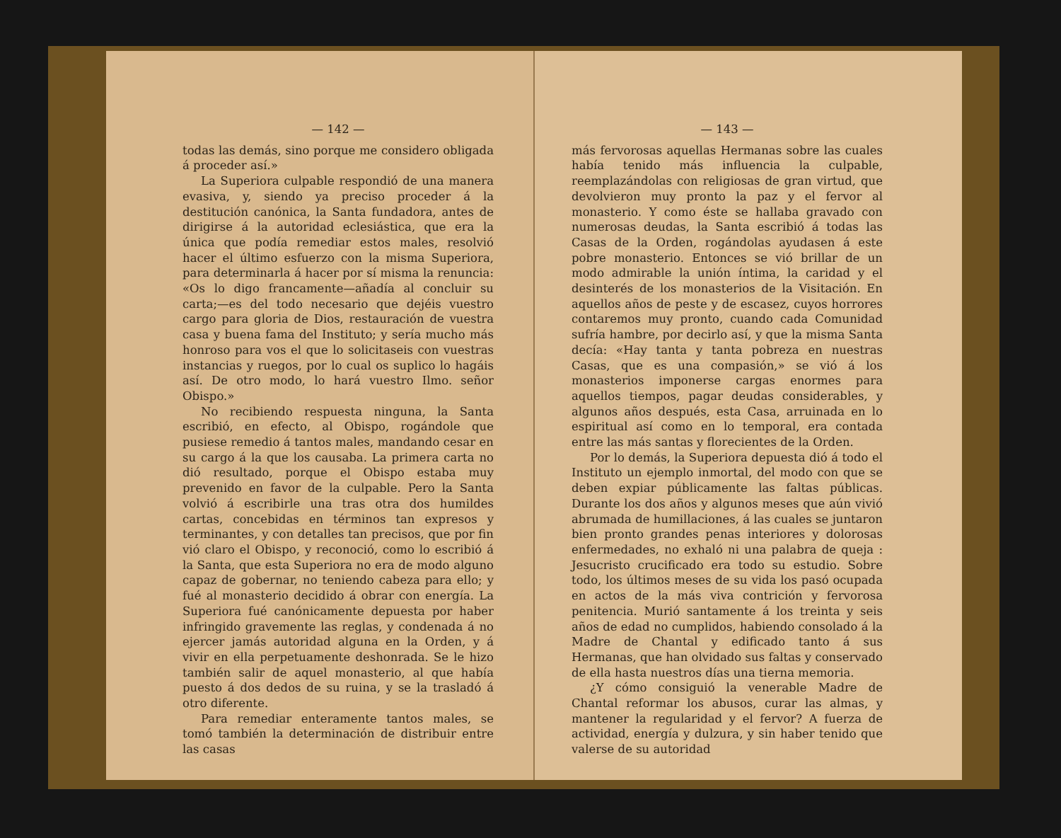— 142 —
todas las demás, sino porque me considero obligada á proceder así.»
La Superiora culpable respondió de una manera evasiva, y, siendo ya preciso proceder á la destitución canónica, la Santa fundadora, antes de dirigirse á la autoridad eclesiástica, que era la única que podía remediar estos males, resolvió hacer el último esfuerzo con la misma Superiora, para determinarla á hacer por sí misma la renuncia: «Os lo digo francamente—añadía al concluir su carta;—es del todo necesario que dejéis vuestro cargo para gloria de Dios, restauración de vuestra casa y buena fama del Instituto; y sería mucho más honroso para vos el que lo solicitaseis con vuestras instancias y ruegos, por lo cual os suplico lo hagáis así. De otro modo, lo hará vuestro Ilmo. señor Obispo.»
No recibiendo respuesta ninguna, la Santa escribió, en efecto, al Obispo, rogándole que pusiese remedio á tantos males, mandando cesar en su cargo á la que los causaba. La primera carta no dió resultado, porque el Obispo estaba muy prevenido en favor de la culpable. Pero la Santa volvió á escribirle una tras otra dos humildes cartas, concebidas en términos tan expresos y terminantes, y con detalles tan precisos, que por fin vió claro el Obispo, y reconoció, como lo escribió á la Santa, que esta Superiora no era de modo alguno capaz de gobernar, no teniendo cabeza para ello; y fué al monasterio decidido á obrar con energía. La Superiora fué canónicamente depuesta por haber infringido gravemente las reglas, y condenada á no ejercer jamás autoridad alguna en la Orden, y á vivir en ella perpetuamente deshonrada. Se le hizo también salir de aquel monasterio, al que había puesto á dos dedos de su ruina, y se la trasladó á otro diferente.
Para remediar enteramente tantos males, se tomó también la determinación de distribuir entre las casas
— 143 —
más fervorosas aquellas Hermanas sobre las cuales había tenido más influencia la culpable, reemplazándolas con religiosas de gran virtud, que devolvieron muy pronto la paz y el fervor al monasterio. Y como éste se hallaba gravado con numerosas deudas, la Santa escribió á todas las Casas de la Orden, rogándolas ayudasen á este pobre monasterio. Entonces se vió brillar de un modo admirable la unión íntima, la caridad y el desinterés de los monasterios de la Visitación. En aquellos años de peste y de escasez, cuyos horrores contaremos muy pronto, cuando cada Comunidad sufría hambre, por decirlo así, y que la misma Santa decía: «Hay tanta y tanta pobreza en nuestras Casas, que es una compasión,» se vió á los monasterios imponerse cargas enormes para aquellos tiempos, pagar deudas considerables, y algunos años después, esta Casa, arruinada en lo espiritual así como en lo temporal, era contada entre las más santas y florecientes de la Orden.
Por lo demás, la Superiora depuesta dió á todo el Instituto un ejemplo inmortal, del modo con que se deben expiar públicamente las faltas públicas. Durante los dos años y algunos meses que aún vivió abrumada de humillaciones, á las cuales se juntaron bien pronto grandes penas interiores y dolorosas enfermedades, no exhaló ni una palabra de queja : Jesucristo crucificado era todo su estudio. Sobre todo, los últimos meses de su vida los pasó ocupada en actos de la más viva contrición y fervorosa penitencia. Murió santamente á los treinta y seis años de edad no cumplidos, habiendo consolado á la Madre de Chantal y edificado tanto á sus Hermanas, que han olvidado sus faltas y conservado de ella hasta nuestros días una tierna memoria.
¿Y cómo consiguió la venerable Madre de Chantal reformar los abusos, curar las almas, y mantener la regularidad y el fervor? A fuerza de actividad, energía y dulzura, y sin haber tenido que valerse de su autoridad